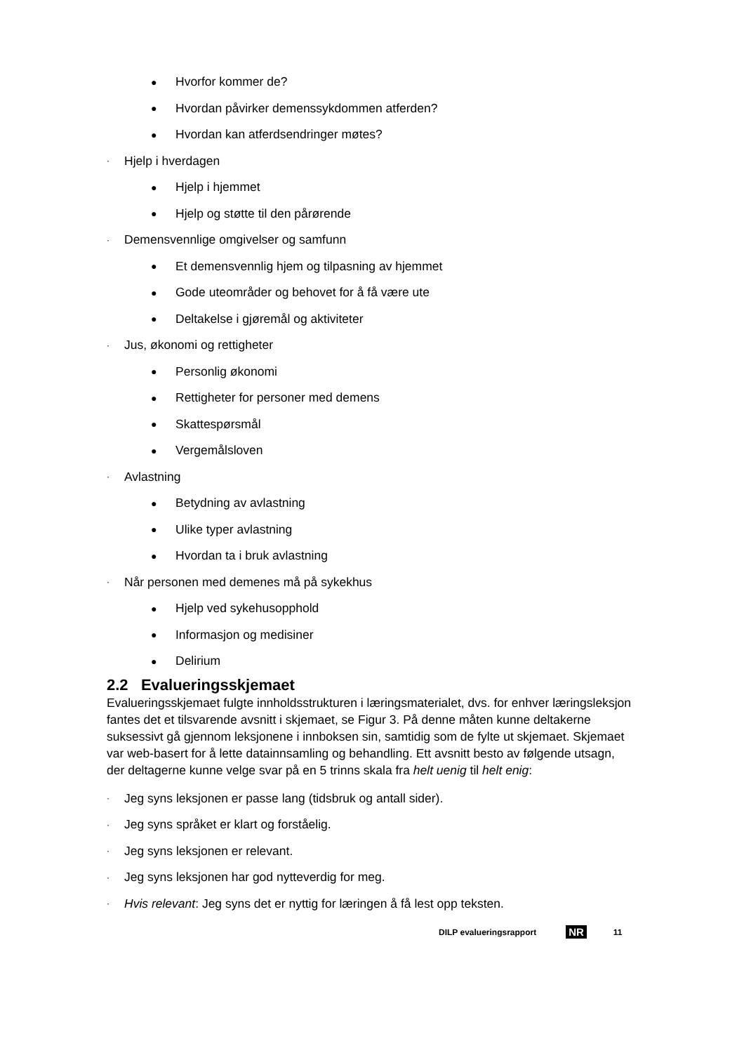● Hvorfor kommer de?
● Hvordan påvirker demenssykdommen atferden?
● Hvordan kan atferdsendringer møtes?
· Hjelp i hverdagen
● Hjelp i hjemmet
● Hjelp og støtte til den pårørende
· Demensvennlige omgivelser og samfunn
● Et demensvennlig hjem og tilpasning av hjemmet
● Gode uteområder og behovet for å få være ute
● Deltakelse i gjøremål og aktiviteter
· Jus, økonomi og rettigheter
● Personlig økonomi
● Rettigheter for personer med demens
● Skattespørsmål
● Vergemålsloven
· Avlastning
● Betydning av avlastning
● Ulike typer avlastning
● Hvordan ta i bruk avlastning
· Når personen med demenes må på sykekhus
● Hjelp ved sykehusopphold
● Informasjon og medisiner
● Delirium
2.2 Evalueringsskjemaet
Evalueringsskjemaet fulgte innholdsstrukturen i læringsmaterialet, dvs. for enhver læringsleksjon fantes det et tilsvarende avsnitt i skjemaet, se Figur 3. På denne måten kunne deltakerne suksessivt gå gjennom leksjonene i innboksen sin, samtidig som de fylte ut skjemaet. Skjemaet var web-basert for å lette datainnsamling og behandling. Ett avsnitt besto av følgende utsagn, der deltagerne kunne velge svar på en 5 trinns skala fra helt uenig til helt enig:
· Jeg syns leksjonen er passe lang (tidsbruk og antall sider).
· Jeg syns språket er klart og forståelig.
· Jeg syns leksjonen er relevant.
· Jeg syns leksjonen har god nytteverdig for meg.
· Hvis relevant: Jeg syns det er nyttig for læringen å få lest opp teksten.
DILP evalueringsrapport NR 11